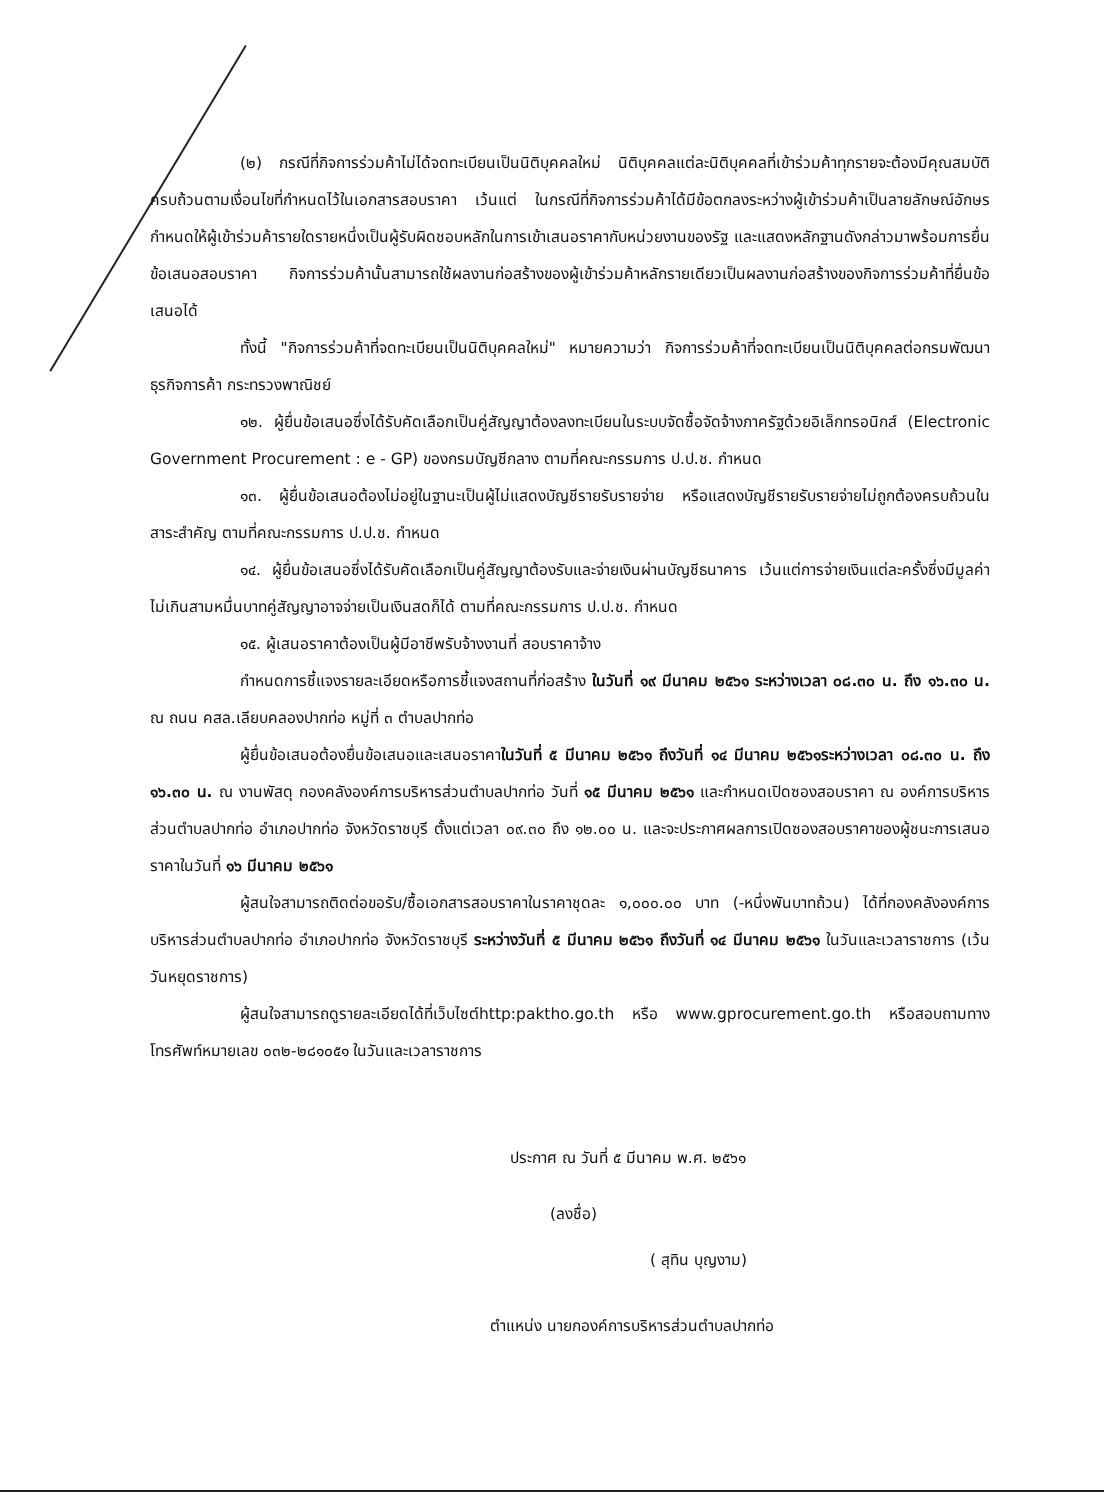(๒) กรณีที่กิจการร่วมค้าไม่ได้จดทะเบียนเป็นนิติบุคคลใหม่ นิติบุคคลแต่ละนิติบุคคลที่เข้าร่วมค้าทุกรายจะต้องมีคุณสมบัติครบถ้วนตามเงื่อนไขที่กำหนดไว้ในเอกสารสอบราคา เว้นแต่ ในกรณีที่กิจการร่วมค้าได้มีข้อตกลงระหว่างผู้เข้าร่วมค้าเป็นลายลักษณ์อักษรกำหนดให้ผู้เข้าร่วมค้ารายใดรายหนึ่งเป็นผู้รับผิดชอบหลักในการเข้าเสนอราคากับหน่วยงานของรัฐ และแสดงหลักฐานดังกล่าวมาพร้อมการยื่นข้อเสนอสอบราคา กิจการร่วมค้านั้นสามารถใช้ผลงานก่อสร้างของผู้เข้าร่วมค้าหลักรายเดียวเป็นผลงานก่อสร้างของกิจการร่วมค้าที่ยื่นข้อเสนอได้
ทั้งนี้ "กิจการร่วมค้าที่จดทะเบียนเป็นนิติบุคคลใหม่" หมายความว่า กิจการร่วมค้าที่จดทะเบียนเป็นนิติบุคคลต่อกรมพัฒนาธุรกิจการค้า กระทรวงพาณิชย์
๑๒. ผู้ยื่นข้อเสนอซึ่งได้รับคัดเลือกเป็นคู่สัญญาต้องลงทะเบียนในระบบจัดซื้อจัดจ้างภาครัฐด้วยอิเล็กทรอนิกส์ (Electronic Government Procurement : e - GP) ของกรมบัญชีกลาง ตามที่คณะกรรมการ ป.ป.ช. กำหนด
๑๓. ผู้ยื่นข้อเสนอต้องไม่อยู่ในฐานะเป็นผู้ไม่แสดงบัญชีรายรับรายจ่าย หรือแสดงบัญชีรายรับรายจ่ายไม่ถูกต้องครบถ้วนในสาระสำคัญ ตามที่คณะกรรมการ ป.ป.ช. กำหนด
๑๔. ผู้ยื่นข้อเสนอซึ่งได้รับคัดเลือกเป็นคู่สัญญาต้องรับและจ่ายเงินผ่านบัญชีธนาคาร เว้นแต่การจ่ายเงินแต่ละครั้งซึ่งมีมูลค่าไม่เกินสามหมื่นบาทคู่สัญญาอาจจ่ายเป็นเงินสดก็ได้ ตามที่คณะกรรมการ ป.ป.ช. กำหนด
๑๕. ผู้เสนอราคาต้องเป็นผู้มีอาชีพรับจ้างงานที่ สอบราคาจ้าง
กำหนดการชี้แจงรายละเอียดหรือการชี้แจงสถานที่ก่อสร้าง ในวันที่ ๑๙ มีนาคม ๒๕๖๑ ระหว่างเวลา ๐๘.๓๐ น. ถึง ๑๖.๓๐ น. ณ ถนน คสล.เลียบคลองปากท่อ หมู่ที่ ๓ ตำบลปากท่อ
ผู้ยื่นข้อเสนอต้องยื่นข้อเสนอและเสนอราคาในวันที่ ๕ มีนาคม ๒๕๖๑ ถึงวันที่ ๑๔ มีนาคม ๒๕๖๑ระหว่างเวลา ๐๘.๓๐ น. ถึง ๑๖.๓๐ น. ณ งานพัสดุ กองคลังองค์การบริหารส่วนตำบลปากท่อ วันที่ ๑๕ มีนาคม ๒๕๖๑ และกำหนดเปิดซองสอบราคา ณ องค์การบริหารส่วนตำบลปากท่อ อำเภอปากท่อ จังหวัดราชบุรี ตั้งแต่เวลา ๐๙.๓๐ ถึง ๑๒.๐๐ น. และจะประกาศผลการเปิดซองสอบราคาของผู้ชนะการเสนอราคาในวันที่ ๑๖ มีนาคม ๒๕๖๑
ผู้สนใจสามารถติดต่อขอรับ/ซื้อเอกสารสอบราคาในราคาชุดละ ๑,๐๐๐.๐๐ บาท (-หนึ่งพันบาทถ้วน) ได้ที่กองคลังองค์การบริหารส่วนตำบลปากท่อ อำเภอปากท่อ จังหวัดราชบุรี ระหว่างวันที่ ๕ มีนาคม ๒๕๖๑ ถึงวันที่ ๑๔ มีนาคม ๒๕๖๑ ในวันและเวลาราชการ (เว้นวันหยุดราชการ)
ผู้สนใจสามารถดูรายละเอียดได้ที่เว็บไซต์http:paktho.go.th หรือ www.gprocurement.go.th หรือสอบถามทางโทรศัพท์หมายเลข ๐๓๒-๒๘๑๐๕๑ ในวันและเวลาราชการ
ประกาศ ณ วันที่ ๕ มีนาคม พ.ศ. ๒๕๖๑
(ลงชื่อ)
( สุทิน บุญงาม)
ตำแหน่ง นายกองค์การบริหารส่วนตำบลปากท่อ